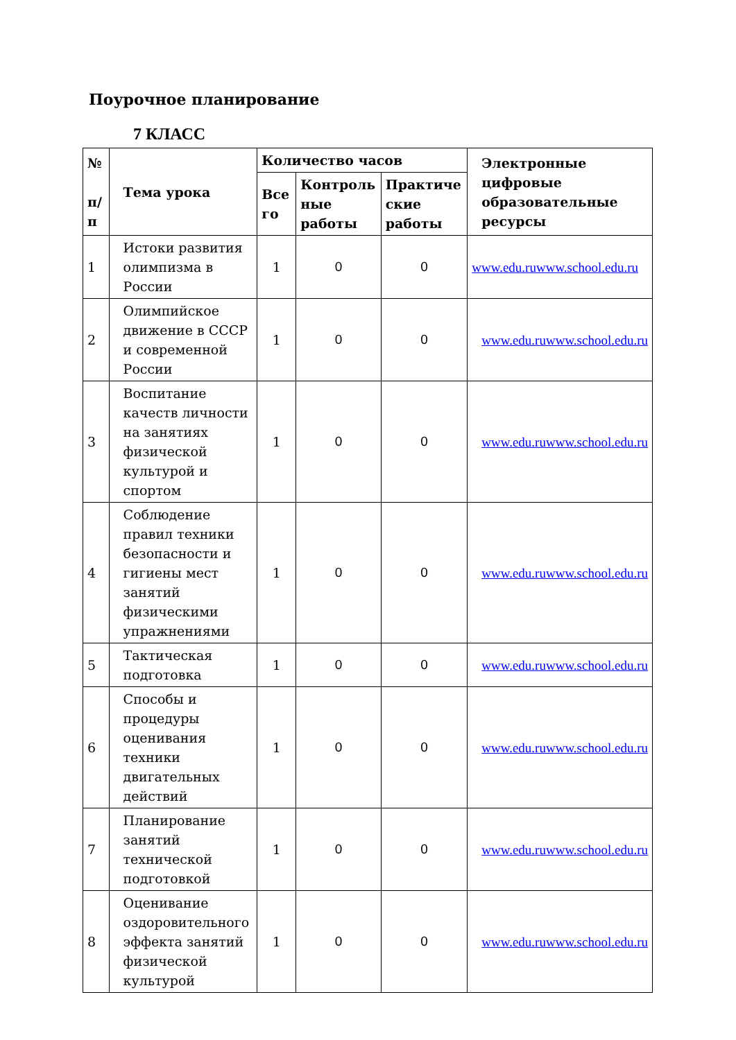Поурочное планирование
7 КЛАСС
| № п/ п | Тема урока | Количество часов | | | Электронные цифровые образовательные ресурсы |
| --- | --- | --- | --- | --- | --- |
| | | Все го | Контроль ные работы | Практиче ские работы | |
| 1 | Истоки развития олимпизма в России | 1 | 0 | 0 | www.edu.ruwww.school.edu.ru |
| 2 | Олимпийское движение в СССР и современной России | 1 | 0 | 0 | www.edu.ruwww.school.edu.ru |
| 3 | Воспитание качеств личности на занятиях физической культурой и спортом | 1 | 0 | 0 | www.edu.ruwww.school.edu.ru |
| 4 | Соблюдение правил техники безопасности и гигиены мест занятий физическими упражнениями | 1 | 0 | 0 | www.edu.ruwww.school.edu.ru |
| 5 | Тактическая подготовка | 1 | 0 | 0 | www.edu.ruwww.school.edu.ru |
| 6 | Способы и процедуры оценивания техники двигательных действий | 1 | 0 | 0 | www.edu.ruwww.school.edu.ru |
| 7 | Планирование занятий технической подготовкой | 1 | 0 | 0 | www.edu.ruwww.school.edu.ru |
| 8 | Оценивание оздоровительного эффекта занятий физической культурой | 1 | 0 | 0 | www.edu.ruwww.school.edu.ru |